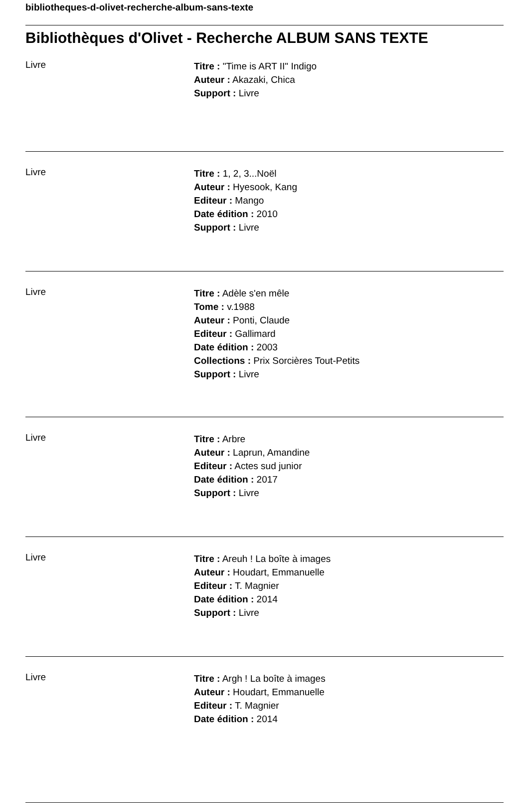bibliotheques-d-olivet-recherche-album-sans-texte
Bibliothèques d'Olivet - Recherche ALBUM SANS TEXTE
Livre
Titre : "Time is ART II" Indigo
Auteur : Akazaki, Chica
Support : Livre
Livre
Titre : 1, 2, 3...Noël
Auteur : Hyesook, Kang
Editeur : Mango
Date édition : 2010
Support : Livre
Livre
Titre : Adèle s'en mêle
Tome : v.1988
Auteur : Ponti, Claude
Editeur : Gallimard
Date édition : 2003
Collections : Prix Sorcières Tout-Petits
Support : Livre
Livre
Titre : Arbre
Auteur : Laprun, Amandine
Editeur : Actes sud junior
Date édition : 2017
Support : Livre
Livre
Titre : Areuh ! La boîte à images
Auteur : Houdart, Emmanuelle
Editeur : T. Magnier
Date édition : 2014
Support : Livre
Livre
Titre : Argh ! La boîte à images
Auteur : Houdart, Emmanuelle
Editeur : T. Magnier
Date édition : 2014